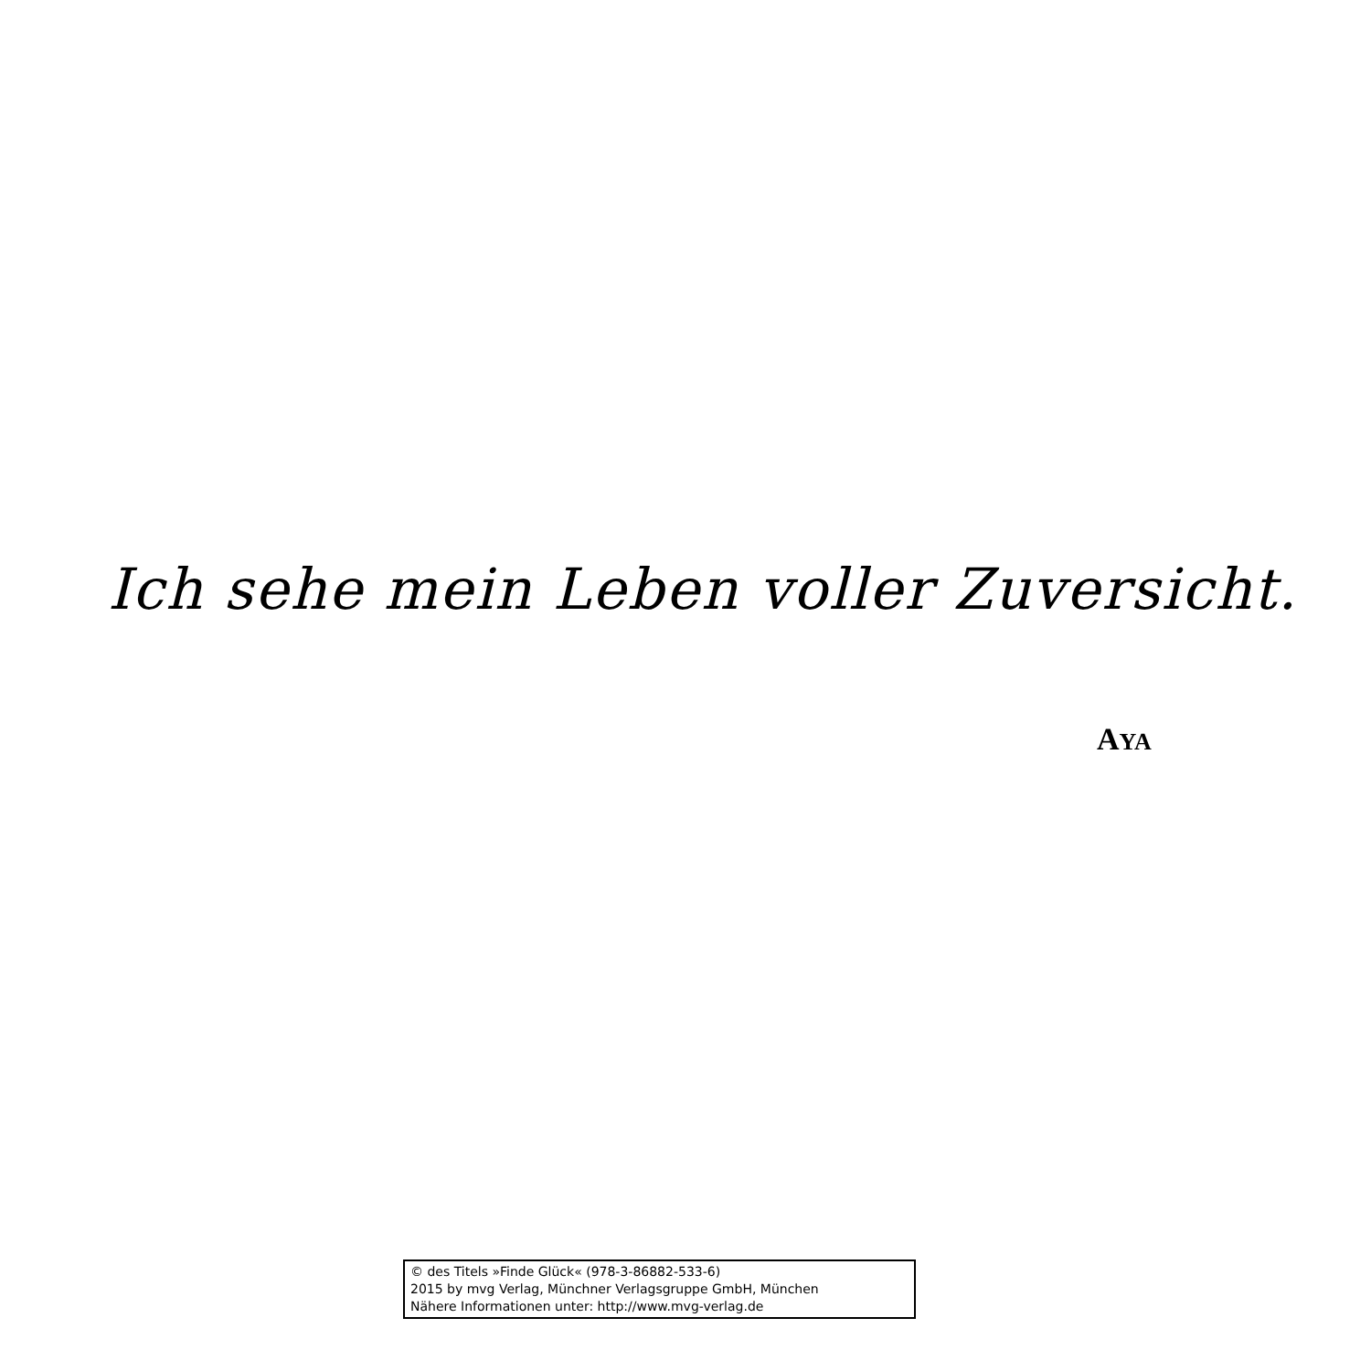Ich sehe mein Leben voller Zuversicht.
AYA
© des Titels »Finde Glück« (978-3-86882-533-6)
2015 by mvg Verlag, Münchner Verlagsgruppe GmbH, München
Nähere Informationen unter: http://www.mvg-verlag.de